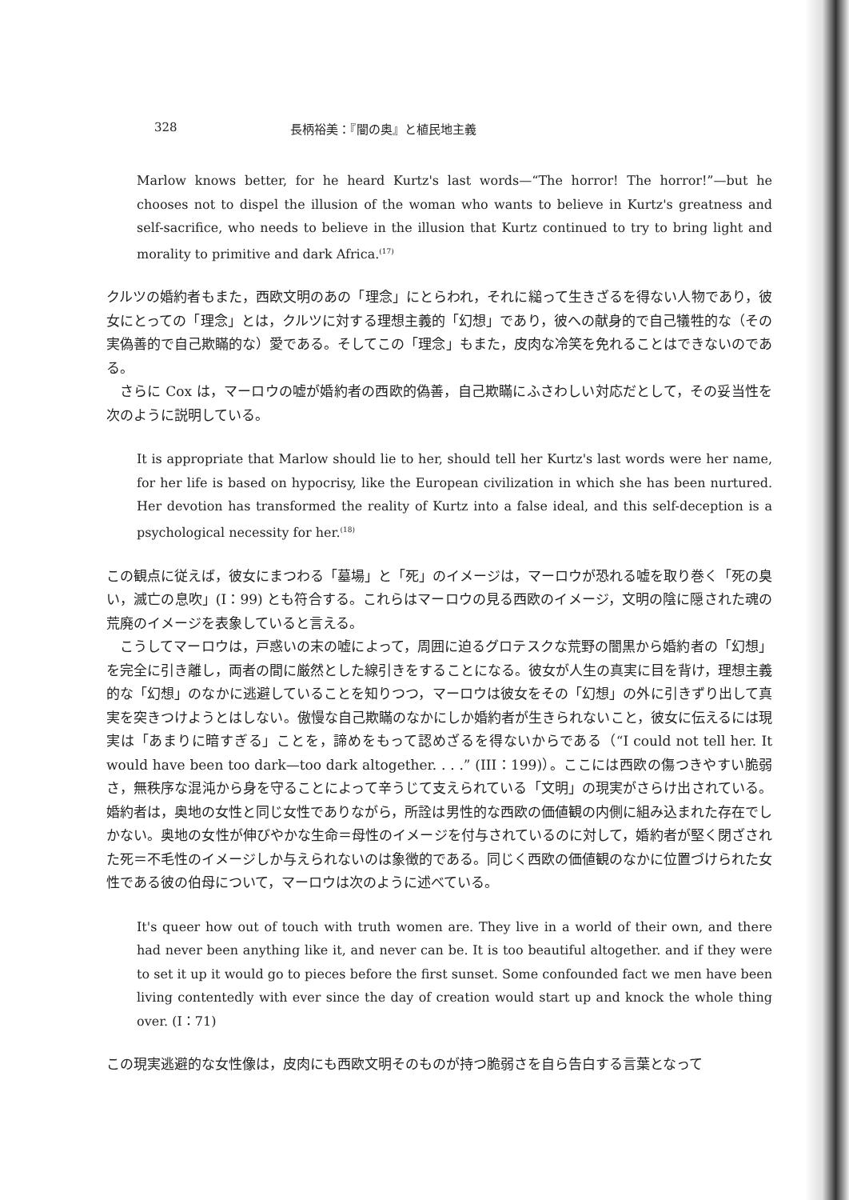328 長柄裕美：『闇の奥』と植民地主義
Marlow knows better, for he heard Kurtz's last words—“The horror! The horror!”—but he chooses not to dispel the illusion of the woman who wants to believe in Kurtz's greatness and self-sacrifice, who needs to believe in the illusion that Kurtz continued to try to bring light and morality to primitive and dark Africa.<sup>(17)</sup>
クルツの婚約者もまた，西欧文明のあの「理念」にとらわれ，それに縋って生きざるを得ない人物であり，彼女にとっての「理念」とは，クルツに対する理想主義的「幻想」であり，彼への献身的で自己犠牲的な（その実偽善的で自己欺瞞的な）愛である。そしてこの「理念」もまた，皮肉な冷笑を免れることはできないのである。
さらに Cox は，マーロウの嘘が婚約者の西欧的偽善，自己欺瞞にふさわしい対応だとして，その妥当性を次のように説明している。
It is appropriate that Marlow should lie to her, should tell her Kurtz's last words were her name, for her life is based on hypocrisy, like the European civilization in which she has been nurtured. Her devotion has transformed the reality of Kurtz into a false ideal, and this self-deception is a psychological necessity for her.<sup>(18)</sup>
この観点に従えば，彼女にまつわる「墓場」と「死」のイメージは，マーロウが恐れる嘘を取り巻く「死の臭い，滅亡の息吹」(I：99) とも符合する。これらはマーロウの見る西欧のイメージ，文明の陰に隠された魂の荒廃のイメージを表象していると言える。
こうしてマーロウは，戸惑いの末の嘘によって，周囲に迫るグロテスクな荒野の闇黒から婚約者の「幻想」を完全に引き離し，両者の間に厳然とした線引きをすることになる。彼女が人生の真実に目を背け，理想主義的な「幻想」のなかに逃避していることを知りつつ，マーロウは彼女をその「幻想」の外に引きずり出して真実を突きつけようとはしない。傲慢な自己欺瞞のなかにしか婚約者が生きられないこと，彼女に伝えるには現実は「あまりに暗すぎる」ことを，諦めをもって認めざるを得ないからである（“I could not tell her. It would have been too dark—too dark altogether. . . .” (III：199)）。ここには西欧の傷つきやすい脆弱さ，無秩序な混沌から身を守ることによって辛うじて支えられている「文明」の現実がさらけ出されている。婚約者は，奥地の女性と同じ女性でありながら，所詮は男性的な西欧の価値観の内側に組み込まれた存在でしかない。奥地の女性が伸びやかな生命＝母性のイメージを付与されているのに対して，婚約者が堅く閉ざされた死＝不毛性のイメージしか与えられないのは象徴的である。同じく西欧の価値観のなかに位置づけられた女性である彼の伯母について，マーロウは次のように述べている。
It's queer how out of touch with truth women are. They live in a world of their own, and there had never been anything like it, and never can be. It is too beautiful altogether. and if they were to set it up it would go to pieces before the first sunset. Some confounded fact we men have been living contentedly with ever since the day of creation would start up and knock the whole thing over. (I：71)
この現実逃避的な女性像は，皮肉にも西欧文明そのものが持つ脆弱さを自ら告白する言葉となって